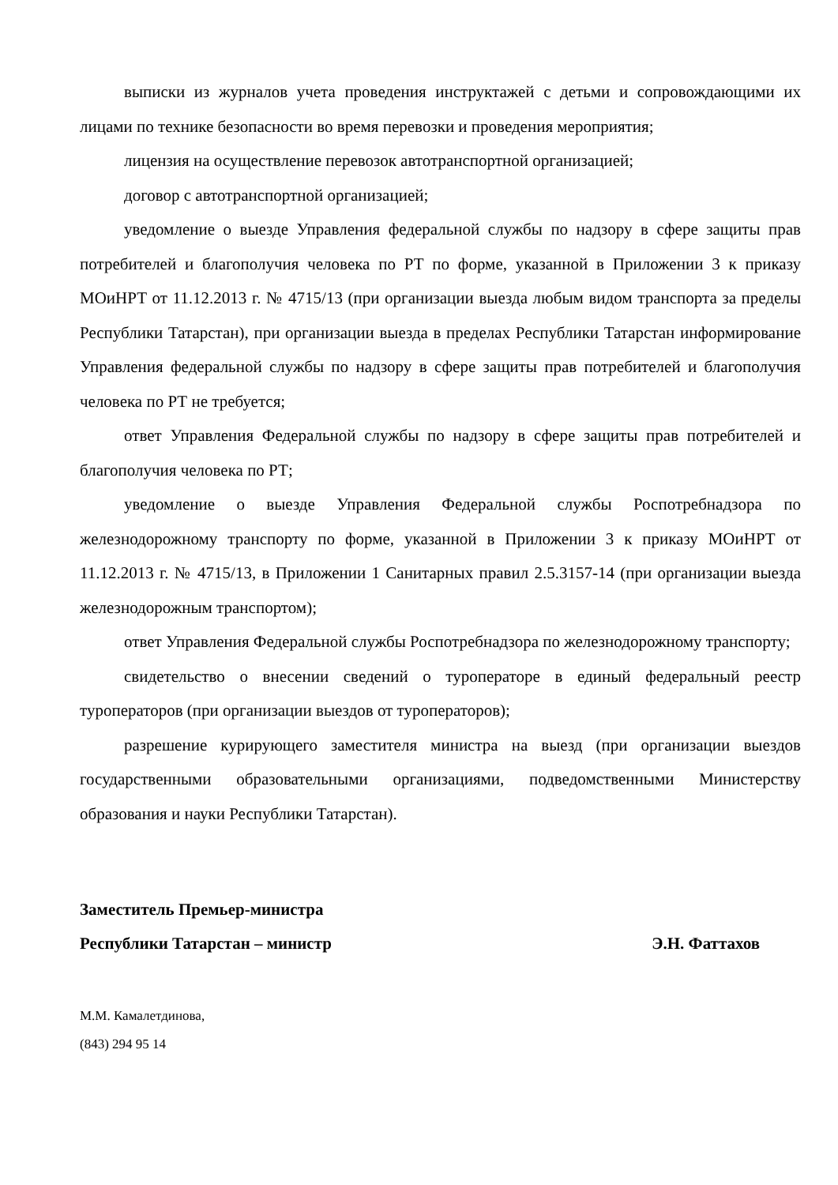выписки из журналов учета проведения инструктажей с детьми и сопровождающими их лицами по технике безопасности во время перевозки и проведения мероприятия;
лицензия на осуществление перевозок автотранспортной организацией;
договор с автотранспортной организацией;
уведомление о выезде Управления федеральной службы по надзору в сфере защиты прав потребителей и благополучия человека по РТ по форме, указанной в Приложении 3 к приказу МОиНРТ от 11.12.2013 г. № 4715/13 (при организации выезда любым видом транспорта за пределы Республики Татарстан), при организации выезда в пределах Республики Татарстан информирование Управления федеральной службы по надзору в сфере защиты прав потребителей и благополучия человека по РТ не требуется;
ответ Управления Федеральной службы по надзору в сфере защиты прав потребителей и благополучия человека по РТ;
уведомление о выезде Управления Федеральной службы Роспотребнадзора по железнодорожному транспорту по форме, указанной в Приложении 3 к приказу МОиНРТ от 11.12.2013 г. № 4715/13, в Приложении 1 Санитарных правил 2.5.3157-14 (при организации выезда железнодорожным транспортом);
ответ Управления Федеральной службы Роспотребнадзора по железнодорожному транспорту;
свидетельство о внесении сведений о туроператоре в единый федеральный реестр туроператоров (при организации выездов от туроператоров);
разрешение курирующего заместителя министра на выезд (при организации выездов государственными образовательными организациями, подведомственными Министерству образования и науки Республики Татарстан).
Заместитель Премьер-министра
Республики Татарстан – министр Э.Н. Фаттахов
М.М. Камалетдинова,
(843) 294 95 14